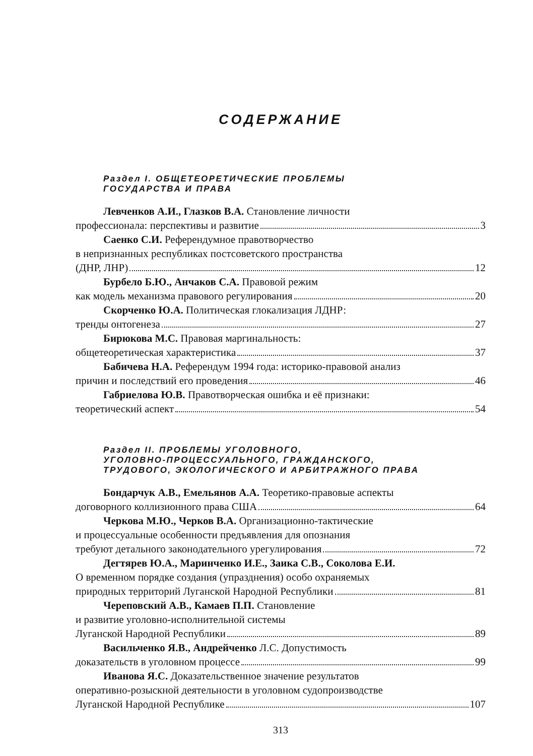СОДЕРЖАНИЕ
Раздел I. ОБЩЕТЕОРЕТИЧЕСКИЕ ПРОБЛЕМЫ
ГОСУДАРСТВА И ПРАВА
Левченков А.И., Глазков В.А. Становление личности
профессионала: перспективы и развитие 3
Саенко С.И. Референдумное правотворчество
в непризнанных республиках постсоветского пространства
(ДНР, ЛНР) 12
Бурбело Б.Ю., Анчаков С.А. Правовой режим
как модель механизма правового регулирования 20
Скорченко Ю.А. Политическая глокализация ЛДНР:
тренды онтогенеза 27
Бирюкова М.С. Правовая маргинальность:
общетеоретическая характеристика 37
Бабичева Н.А. Референдум 1994 года: историко-правовой анализ
причин и последствий его проведения 46
Габриелова Ю.В. Правотворческая ошибка и её признаки:
теоретический аспект 54
Раздел II. ПРОБЛЕМЫ УГОЛОВНОГО,
УГОЛОВНО-ПРОЦЕССУАЛЬНОГО, ГРАЖДАНСКОГО,
ТРУДОВОГО, ЭКОЛОГИЧЕСКОГО И АРБИТРАЖНОГО ПРАВА
Бондарчук А.В., Емельянов А.А. Теоретико-правовые аспекты
договорного коллизионного права США 64
Черкова М.Ю., Черков В.А. Организационно-тактические
и процессуальные особенности предъявления для опознания
требуют детального законодательного урегулирования 72
Дегтярев Ю.А., Маринченко И.Е., Заика С.В., Соколова Е.И.
О временном порядке создания (упразднения) особо охраняемых
природных территорий Луганской Народной Республики 81
Череповский А.В., Камаев П.П. Становление
и развитие уголовно-исполнительной системы
Луганской Народной Республики 89
Васильченко Я.В., Андрейченко Л.С. Допустимость
доказательств в уголовном процессе 99
Иванова Я.С. Доказательственное значение результатов
оперативно-розыскной деятельности в уголовном судопроизводстве
Луганской Народной Республике 107
313